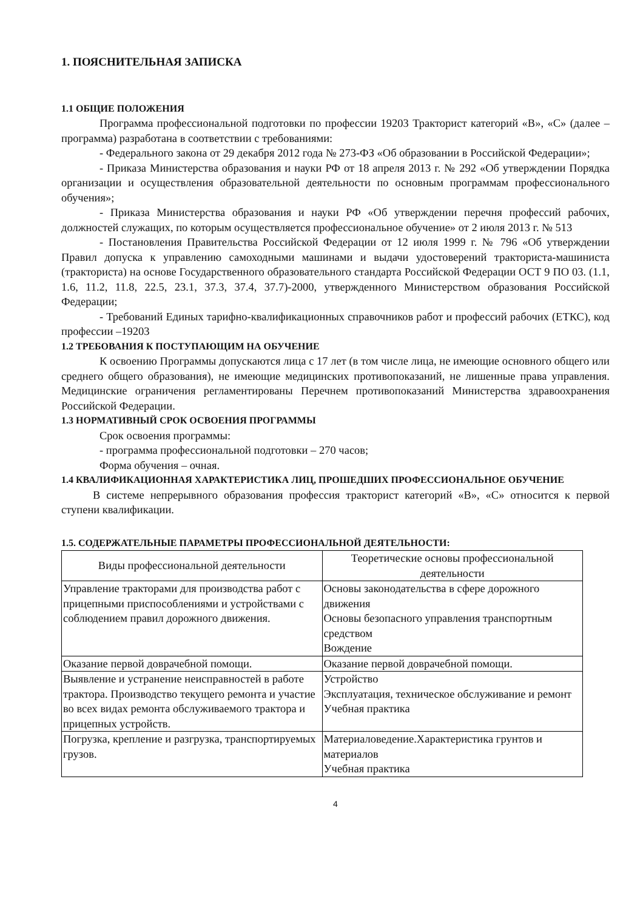1. ПОЯСНИТЕЛЬНАЯ ЗАПИСКА
1.1 ОБЩИЕ ПОЛОЖЕНИЯ
Программа профессиональной подготовки по профессии 19203 Тракторист категорий «В», «С» (далее – программа) разработана в соответствии с требованиями:
- Федерального закона от 29 декабря 2012 года № 273-ФЗ «Об образовании в Российской Федерации»;
- Приказа Министерства образования и науки РФ от 18 апреля 2013 г. № 292 «Об утверждении Порядка организации и осуществления образовательной деятельности по основным программам профессионального обучения»;
- Приказа Министерства образования и науки РФ «Об утверждении перечня профессий рабочих, должностей служащих, по которым осуществляется профессиональное обучение» от 2 июля 2013 г. № 513
- Постановления Правительства Российской Федерации от 12 июля 1999 г. № 796 «Об утверждении Правил допуска к управлению самоходными машинами и выдачи удостоверений тракториста-машиниста (тракториста) на основе Государственного образовательного стандарта Российской Федерации ОСТ 9 ПО 03. (1.1, 1.6, 11.2, 11.8, 22.5, 23.1, 37.3, 37.4, 37.7)-2000, утвержденного Министерством образования Российской Федерации;
- Требований Единых тарифно-квалификационных справочников работ и профессий рабочих (ЕТКС), код профессии –19203
1.2 ТРЕБОВАНИЯ К ПОСТУПАЮЩИМ НА ОБУЧЕНИЕ
К освоению Программы допускаются лица с 17 лет (в том числе лица, не имеющие основного общего или среднего общего образования), не имеющие медицинских противопоказаний, не лишенные права управления. Медицинские ограничения регламентированы Перечнем противопоказаний Министерства здравоохранения Российской Федерации.
1.3 НОРМАТИВНЫЙ СРОК ОСВОЕНИЯ ПРОГРАММЫ
Срок освоения программы:
- программа профессиональной подготовки – 270 часов;
Форма обучения – очная.
1.4 КВАЛИФИКАЦИОННАЯ ХАРАКТЕРИСТИКА ЛИЦ, ПРОШЕДШИХ ПРОФЕССИОНАЛЬНОЕ ОБУЧЕНИЕ
В системе непрерывного образования профессия тракторист категорий «В», «С» относится к первой ступени квалификации.
1.5. СОДЕРЖАТЕЛЬНЫЕ ПАРАМЕТРЫ ПРОФЕССИОНАЛЬНОЙ ДЕЯТЕЛЬНОСТИ:
| Виды профессиональной деятельности | Теоретические основы профессиональной деятельности |
| --- | --- |
| Управление тракторами для производства работ с прицепными приспособлениями и устройствами с соблюдением правил дорожного движения. | Основы законодательства в сфере дорожного движения Основы безопасного управления транспортным средством Вождение |
| Оказание первой доврачебной помощи. | Оказание первой доврачебной помощи. |
| Выявление и устранение неисправностей в работе трактора. Производство текущего ремонта и участие во всех видах ремонта обслуживаемого трактора и прицепных устройств. | Устройство Эксплуатация, техническое обслуживание и ремонт Учебная практика |
| Погрузка, крепление и разгрузка, транспортируемых грузов. | Материаловедение.Характеристика грунтов и материалов Учебная практика |
4